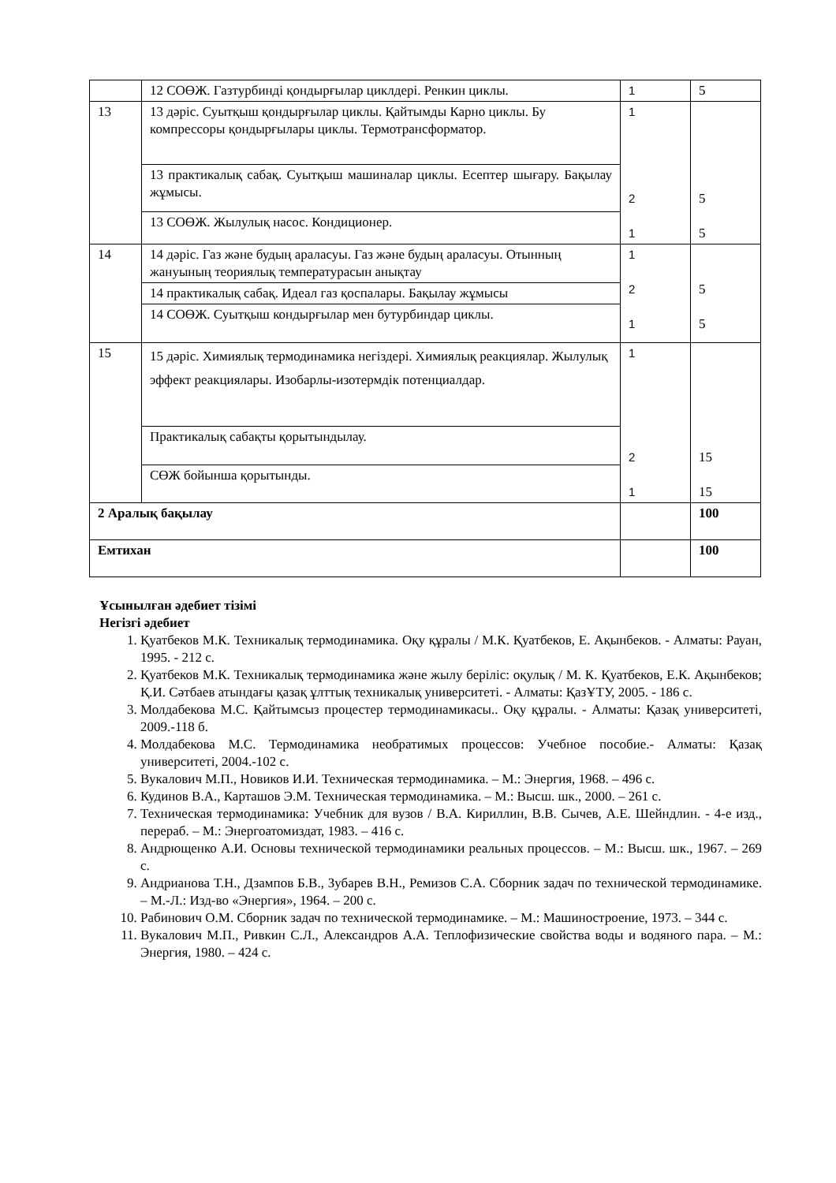| | 12 СОӨЖ. Газтурбинді қондырғылар циклдері. Ренкин циклы. | 1 | 5 |
| 13 | 13 дәріс. Суытқыш қондырғылар циклы. Қайтымды Карно циклы. Бу компрессоры қондырғылары циклы. Термотрансформатор. | 1 2 1 | 5 5 |
| | 13 практикалық сабақ. Суытқыш машиналар циклы. Есептер шығару. Бақылау жұмысы. | | |
| | 13 СОӨЖ. Жылулық насос. Кондиционер. | | |
| 14 | 14 дәріс. Газ және будың араласуы. Газ және будың араласуы. Отынның жануының теориялық температурасын анықтау | 1 2 1 | 5 5 |
| | 14 практикалық сабақ. Идеал газ қоспалары. Бақылау жұмысы | | |
| | 14 СОӨЖ. Суытқыш кондырғылар мен бутурбиндар циклы. | | |
| 15 | 15 дәріс. Химиялық термодинамика негіздері. Химиялық реакциялар. Жылулық эффект реакциялары. Изобарлы-изотермдік потенциалдар. | 1 2 1 | 15 15 |
| | Практикалық сабақты қорытындылау. | | |
| | СӨЖ бойынша қорытынды. | | |
| 2 Аралық бақылау | | | 100 |
| Емтихан | | | 100 |
Ұсынылған әдебиет тізімі
Негізгі әдебиет
1. Қуатбеков М.К. Техникалық термодинамика. Оқу құралы / М.К. Қуатбеков, Е. Ақынбеков. - Алматы: Рауан, 1995. - 212 с.
2. Қуатбеков М.К. Техникалық термодинамика және жылу беріліс: оқулық / М. К. Қуатбеков, Е.К. Ақынбеков; Қ.И. Сәтбаев атындағы қазақ ұлттық техникалық университеті. - Алматы: ҚазҰТУ, 2005. - 186 с.
3. Молдабекова М.С. Қайтымсыз процестер термодинамикасы.. Оқу құралы. - Алматы: Қазақ университеті, 2009.-118 б.
4. Молдабекова М.С. Термодинамика необратимых процессов: Учебное пособие.- Алматы: Қазақ университеті, 2004.-102 с.
5. Вукалович М.П., Новиков И.И. Техническая термодинамика. – М.: Энергия, 1968. – 496 с.
6. Кудинов В.А., Карташов Э.М. Техническая термодинамика. – М.: Высш. шк., 2000. – 261 с.
7. Техническая термодинамика: Учебник для вузов / В.А. Кириллин, В.В. Сычев, А.Е. Шейндлин. - 4-е изд., перераб. – М.: Энергоатомиздат, 1983. – 416 с.
8. Андрющенко А.И. Основы технической термодинамики реальных процессов. – М.: Высш. шк., 1967. – 269 с.
9. Андрианова Т.Н., Дзампов Б.В., Зубарев В.Н., Ремизов С.А. Сборник задач по технической термодинамике. – М.-Л.: Изд-во «Энергия», 1964. – 200 с.
10. Рабинович О.М. Сборник задач по технической термодинамике. – М.: Машиностроение, 1973. – 344 с.
11. Вукалович М.П., Ривкин С.Л., Александров А.А. Теплофизические свойства воды и водяного пара. – М.: Энергия, 1980. – 424 с.